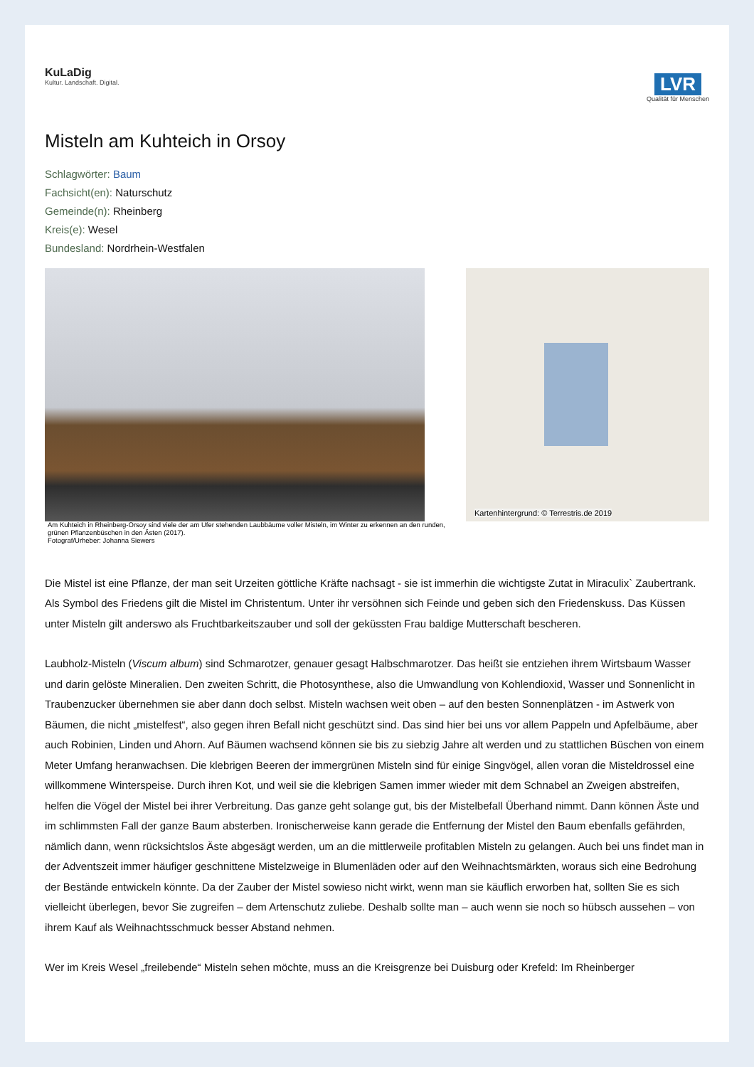KuLaDig
Kultur. Landschaft. Digital.
LVR
Qualität für Menschen
Misteln am Kuhteich in Orsoy
Schlagwörter: Baum
Fachsicht(en): Naturschutz
Gemeinde(n): Rheinberg
Kreis(e): Wesel
Bundesland: Nordrhein-Westfalen
Am Kuhteich in Rheinberg-Orsoy sind viele der am Ufer stehenden Laubbäume voller Misteln, im Winter zu erkennen an den runden, grünen Pflanzenbüschen in den Ästen (2017).
Fotograf/Urheber: Johanna Siewers
Kartenhintergrund: © Terrestris.de 2019
Die Mistel ist eine Pflanze, der man seit Urzeiten göttliche Kräfte nachsagt - sie ist immerhin die wichtigste Zutat in Miraculix` Zaubertrank. Als Symbol des Friedens gilt die Mistel im Christentum. Unter ihr versöhnen sich Feinde und geben sich den Friedenskuss. Das Küssen unter Misteln gilt anderswo als Fruchtbarkeitszauber und soll der geküssten Frau baldige Mutterschaft bescheren.
Laubholz-Misteln (Viscum album) sind Schmarotzer, genauer gesagt Halbschmarotzer. Das heißt sie entziehen ihrem Wirtsbaum Wasser und darin gelöste Mineralien. Den zweiten Schritt, die Photosynthese, also die Umwandlung von Kohlendioxid, Wasser und Sonnenlicht in Traubenzucker übernehmen sie aber dann doch selbst. Misteln wachsen weit oben – auf den besten Sonnenplätzen - im Astwerk von Bäumen, die nicht „mistelfest“, also gegen ihren Befall nicht geschützt sind. Das sind hier bei uns vor allem Pappeln und Apfelbäume, aber auch Robinien, Linden und Ahorn. Auf Bäumen wachsend können sie bis zu siebzig Jahre alt werden und zu stattlichen Büschen von einem Meter Umfang heranwachsen. Die klebrigen Beeren der immergrünen Misteln sind für einige Singvögel, allen voran die Misteldrossel eine willkommene Winterspeise. Durch ihren Kot, und weil sie die klebrigen Samen immer wieder mit dem Schnabel an Zweigen abstreifen, helfen die Vögel der Mistel bei ihrer Verbreitung. Das ganze geht solange gut, bis der Mistelbefall Überhand nimmt. Dann können Äste und im schlimmsten Fall der ganze Baum absterben. Ironischerweise kann gerade die Entfernung der Mistel den Baum ebenfalls gefährden, nämlich dann, wenn rücksichtslos Äste abgesägt werden, um an die mittlerweile profitablen Misteln zu gelangen. Auch bei uns findet man in der Adventszeit immer häufiger geschnittene Mistelzweige in Blumenläden oder auf den Weihnachtsmärkten, woraus sich eine Bedrohung der Bestände entwickeln könnte. Da der Zauber der Mistel sowieso nicht wirkt, wenn man sie käuflich erworben hat, sollten Sie es sich vielleicht überlegen, bevor Sie zugreifen – dem Artenschutz zuliebe. Deshalb sollte man – auch wenn sie noch so hübsch aussehen – von ihrem Kauf als Weihnachtsschmuck besser Abstand nehmen.
Wer im Kreis Wesel „freilebende“ Misteln sehen möchte, muss an die Kreisgrenze bei Duisburg oder Krefeld: Im Rheinberger